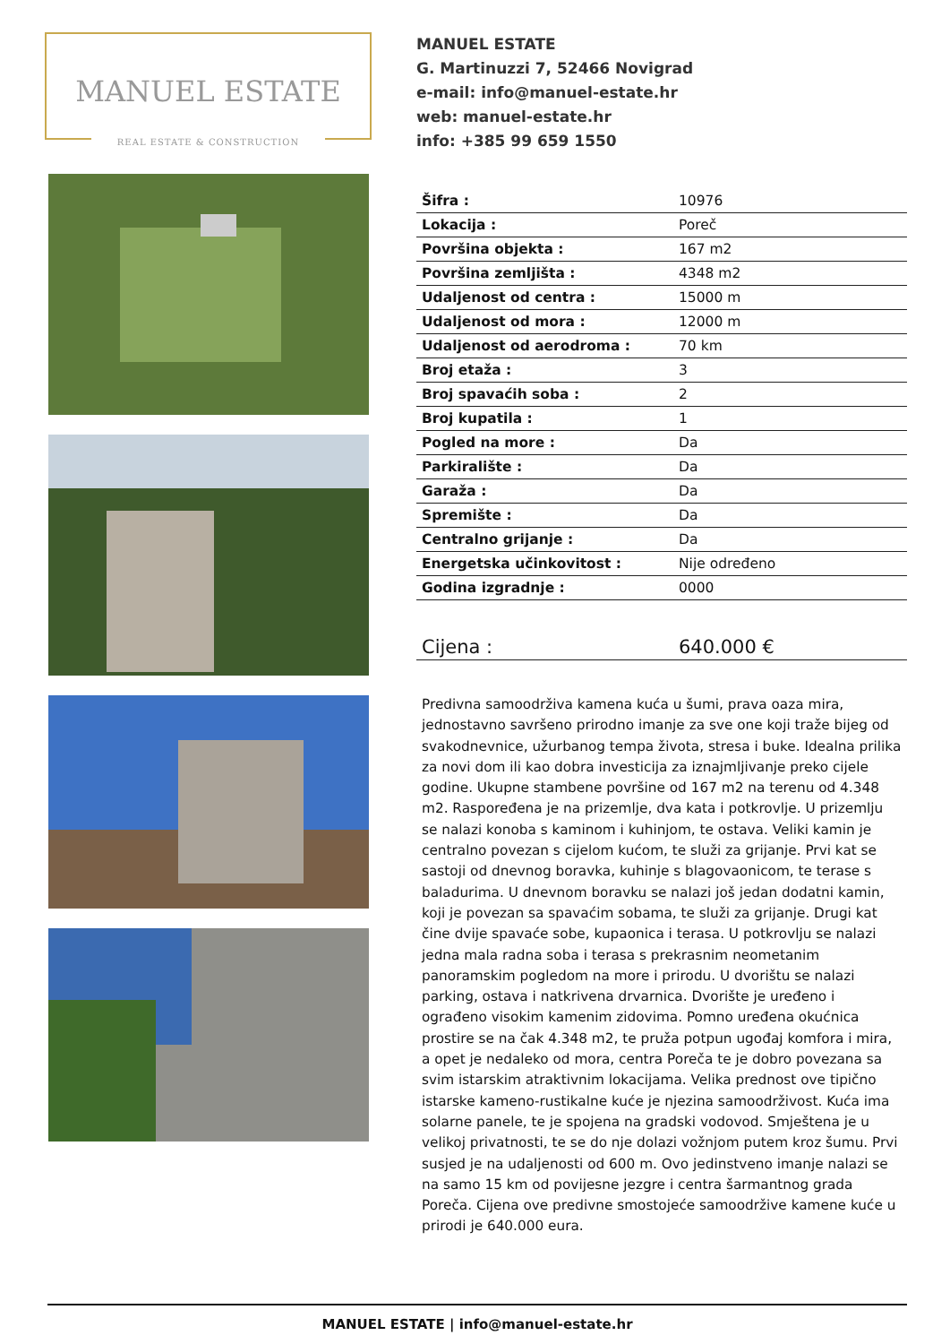MANUEL ESTATE
REAL ESTATE & CONSTRUCTION
MANUEL ESTATE
G. Martinuzzi 7, 52466 Novigrad
e-mail: info@manuel-estate.hr
web: manuel-estate.hr
info: +385 99 659 1550
| Šifra : | 10976 |
| Lokacija : | Poreč |
| Površina objekta : | 167 m2 |
| Površina zemljišta : | 4348 m2 |
| Udaljenost od centra : | 15000 m |
| Udaljenost od mora : | 12000 m |
| Udaljenost od aerodroma : | 70 km |
| Broj etaža : | 3 |
| Broj spavaćih soba : | 2 |
| Broj kupatila : | 1 |
| Pogled na more : | Da |
| Parkiralište : | Da |
| Garaža : | Da |
| Spremište : | Da |
| Centralno grijanje : | Da |
| Energetska učinkovitost : | Nije određeno |
| Godina izgradnje : | 0000 |
| Cijena : | 640.000 € |
Predivna samoodrživa kamena kuća u šumi, prava oaza mira, jednostavno savršeno prirodno imanje za sve one koji traže bijeg od svakodnevnice, užurbanog tempa života, stresa i buke. Idealna prilika za novi dom ili kao dobra investicija za iznajmljivanje preko cijele godine. Ukupne stambene površine od 167 m2 na terenu od 4.348 m2. Raspoređena je na prizemlje, dva kata i potkrovlje. U prizemlju se nalazi konoba s kaminom i kuhinjom, te ostava. Veliki kamin je centralno povezan s cijelom kućom, te služi za grijanje. Prvi kat se sastoji od dnevnog boravka, kuhinje s blagovaonicom, te terase s baladurima. U dnevnom boravku se nalazi još jedan dodatni kamin, koji je povezan sa spavaćim sobama, te služi za grijanje. Drugi kat čine dvije spavaće sobe, kupaonica i terasa. U potkrovlju se nalazi jedna mala radna soba i terasa s prekrasnim neometanim panoramskim pogledom na more i prirodu. U dvorištu se nalazi parking, ostava i natkrivena drvarnica. Dvorište je uređeno i ograđeno visokim kamenim zidovima. Pomno uređena okućnica prostire se na čak 4.348 m2, te pruža potpun ugođaj komfora i mira, a opet je nedaleko od mora, centra Poreča te je dobro povezana sa svim istarskim atraktivnim lokacijama. Velika prednost ove tipično istarske kameno-rustikalne kuće je njezina samoodrživost. Kuća ima solarne panele, te je spojena na gradski vodovod. Smještena je u velikoj privatnosti, te se do nje dolazi vožnjom putem kroz šumu. Prvi susjed je na udaljenosti od 600 m. Ovo jedinstveno imanje nalazi se na samo 15 km od povijesne jezgre i centra šarmantnog grada Poreča. Cijena ove predivne smostojeće samoodržive kamene kuće u prirodi je 640.000 eura.
MANUEL ESTATE | info@manuel-estate.hr